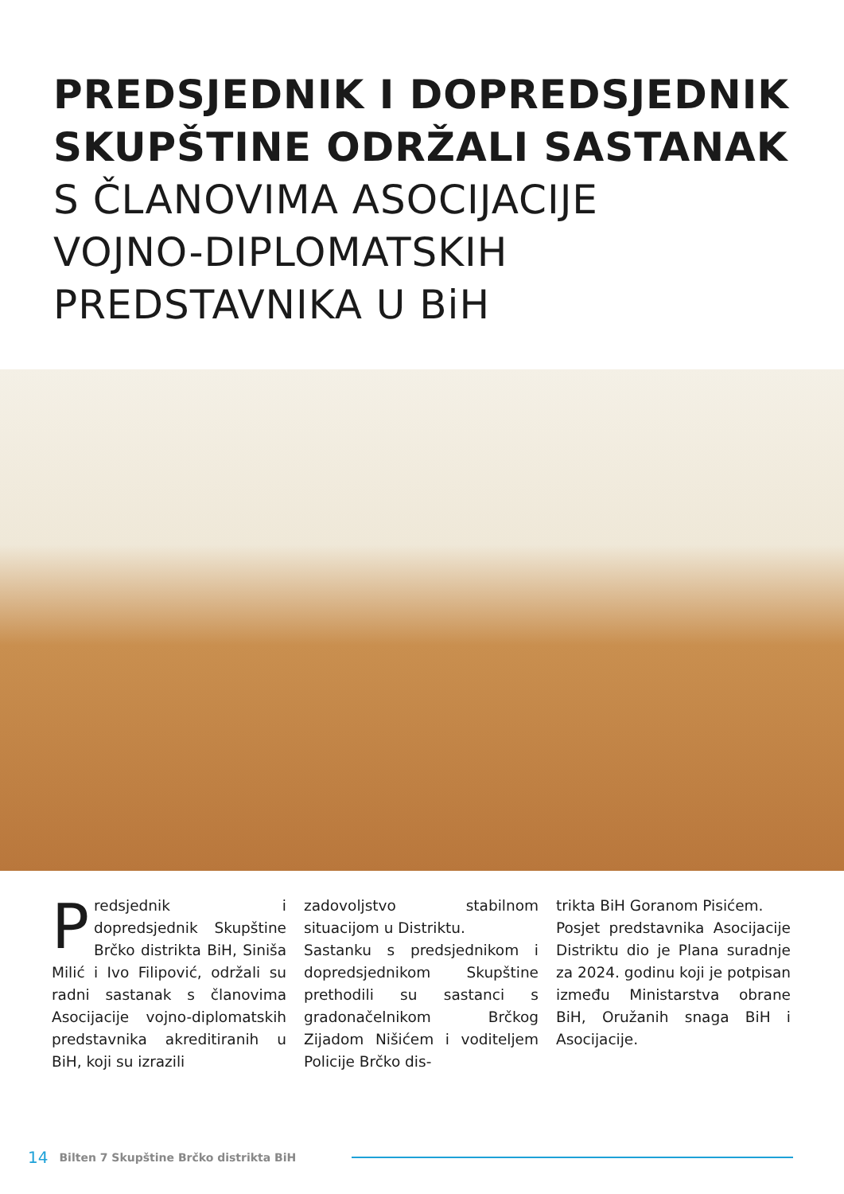PREDSJEDNIK I DOPREDSJEDNIK
SKUPŠTINE ODRŽALI SASTANAK
S ČLANOVIMA ASOCIJACIJE
VOJNO-DIPLOMATSKIH
PREDSTAVNIKA U BiH
Predsjednik i dopredsjednik Skupštine Brčko distrikta BiH, Siniša Milić i Ivo Filipović, održali su radni sastanak s članovima Asocijacije vojno-diplomatskih predstavnika akreditiranih u BiH, koji su izrazili
zadovoljstvo stabilnom situacijom u Distriktu.
Sastanku s predsjednikom i dopredsjednikom Skupštine prethodili su sastanci s gradonačelnikom Brčkog Zijadom Nišićem i voditeljem Policije Brčko dis-
trikta BiH Goranom Pisićem.
Posjet predstavnika Asocijacije Distriktu dio je Plana suradnje za 2024. godinu koji je potpisan između Ministarstva obrane BiH, Oružanih snaga BiH i Asocijacije.
14 Bilten 7 Skupštine Brčko distrikta BiH